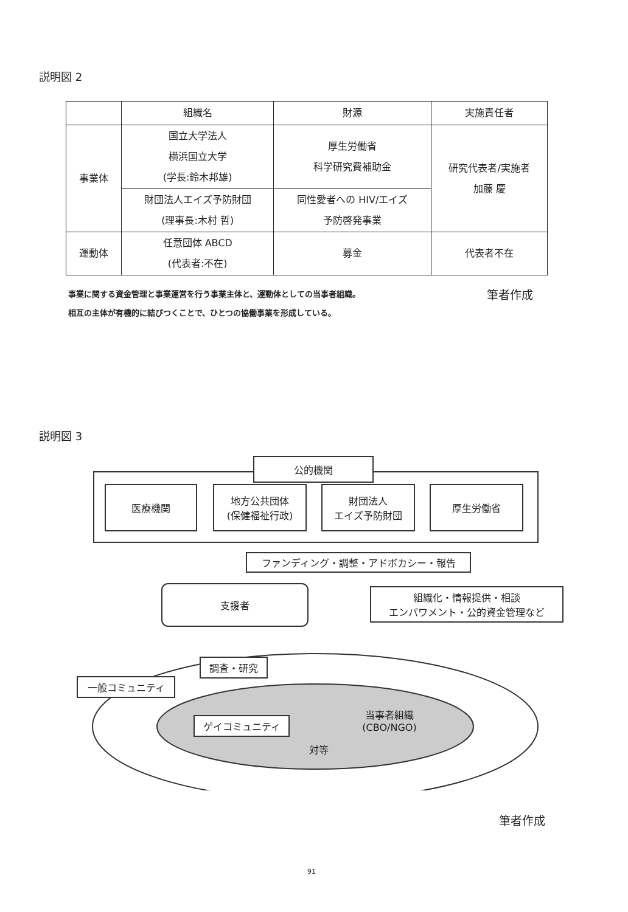説明図 2
| | 組織名 | 財源 | 実施責任者 |
| --- | --- | --- | --- |
| 事業体 | 国立大学法人 横浜国立大学 (学長:鈴木邦雄) | 厚生労働省 科学研究費補助金 | 研究代表者/実施者 加藤 慶 |
| | 財団法人エイズ予防財団 (理事長:木村 哲) | 同性愛者への HIV/エイズ 予防啓発事業 | |
| 運動体 | 任意団体 ABCD (代表者:不在) | 募金 | 代表者不在 |
事業に関する資金管理と事業運営を行う事業主体と、運動体としての当事者組織。
相互の主体が有機的に結びつくことで、ひとつの協働事業を形成している。
筆者作成
説明図 3
公的機関
医療機関
地方公共団体
(保健福祉行政)
財団法人
エイズ予防財団
厚生労働省
ファンディング・調整・アドボカシー・報告
支援者
組織化・情報提供・相談
エンパワメント・公的資金管理など
調査・研究
一般コミュニティ
ゲイコミュニティ
当事者組織
(CBO/NGO)
対等
筆者作成
91